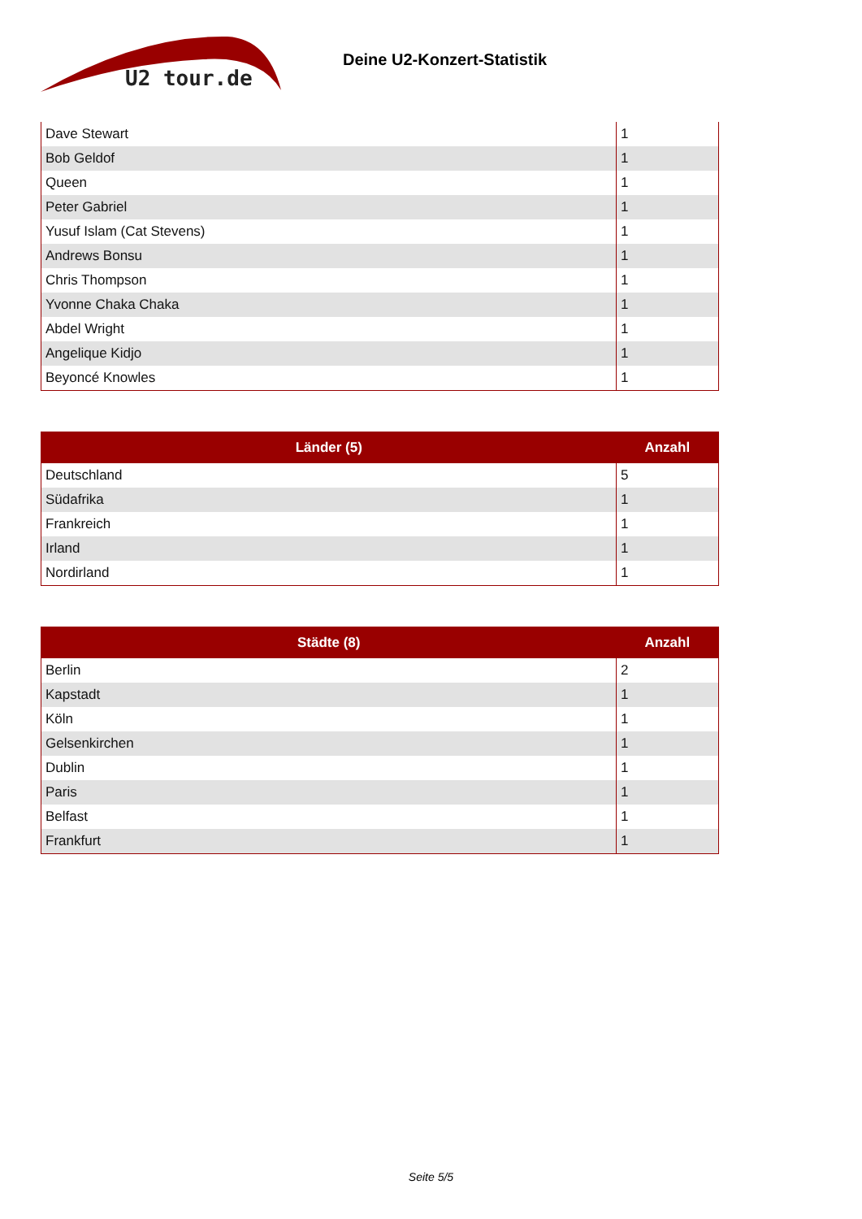U2 tour.de
Deine U2-Konzert-Statistik
| Dave Stewart | 1 |
| Bob Geldof | 1 |
| Queen | 1 |
| Peter Gabriel | 1 |
| Yusuf Islam (Cat Stevens) | 1 |
| Andrews Bonsu | 1 |
| Chris Thompson | 1 |
| Yvonne Chaka Chaka | 1 |
| Abdel Wright | 1 |
| Angelique Kidjo | 1 |
| Beyoncé Knowles | 1 |
| Länder (5) | Anzahl |
| --- | --- |
| Deutschland | 5 |
| Südafrika | 1 |
| Frankreich | 1 |
| Irland | 1 |
| Nordirland | 1 |
| Städte (8) | Anzahl |
| --- | --- |
| Berlin | 2 |
| Kapstadt | 1 |
| Köln | 1 |
| Gelsenkirchen | 1 |
| Dublin | 1 |
| Paris | 1 |
| Belfast | 1 |
| Frankfurt | 1 |
Seite 5/5